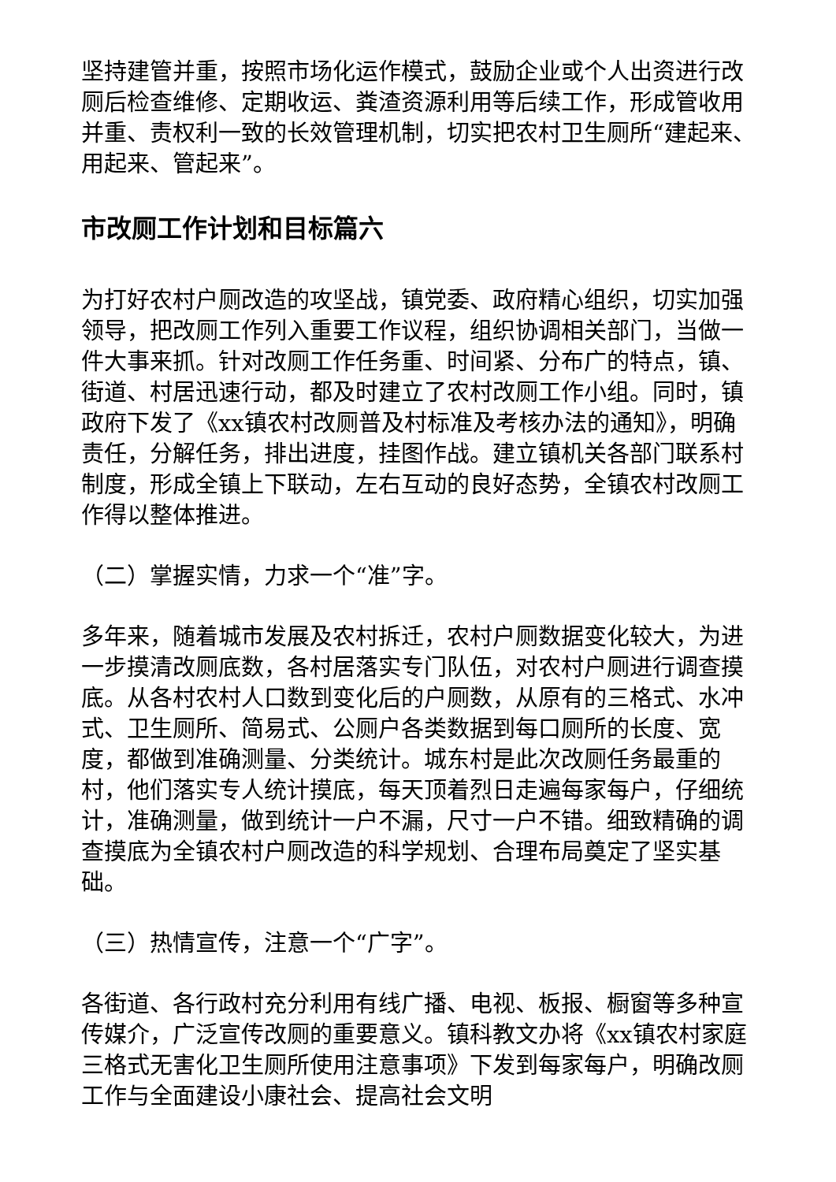坚持建管并重，按照市场化运作模式，鼓励企业或个人出资进行改厕后检查维修、定期收运、粪渣资源利用等后续工作，形成管收用并重、责权利一致的长效管理机制，切实把农村卫生厕所“建起来、用起来、管起来”。
市改厕工作计划和目标篇六
为打好农村户厕改造的攻坚战，镇党委、政府精心组织，切实加强领导，把改厕工作列入重要工作议程，组织协调相关部门，当做一件大事来抓。针对改厕工作任务重、时间紧、分布广的特点，镇、街道、村居迅速行动，都及时建立了农村改厕工作小组。同时，镇政府下发了《xx镇农村改厕普及村标准及考核办法的通知》，明确责任，分解任务，排出进度，挂图作战。建立镇机关各部门联系村制度，形成全镇上下联动，左右互动的良好态势，全镇农村改厕工作得以整体推进。
（二）掌握实情，力求一个“准”字。
多年来，随着城市发展及农村拆迁，农村户厕数据变化较大，为进一步摸清改厕底数，各村居落实专门队伍，对农村户厕进行调查摸底。从各村农村人口数到变化后的户厕数，从原有的三格式、水冲式、卫生厕所、简易式、公厕户各类数据到每口厕所的长度、宽度，都做到准确测量、分类统计。城东村是此次改厕任务最重的村，他们落实专人统计摸底，每天顶着烈日走遍每家每户，仔细统计，准确测量，做到统计一户不漏，尺寸一户不错。细致精确的调查摸底为全镇农村户厕改造的科学规划、合理布局奠定了坚实基础。
（三）热情宣传，注意一个“广字”。
各街道、各行政村充分利用有线广播、电视、板报、橱窗等多种宣传媒介，广泛宣传改厕的重要意义。镇科教文办将《xx镇农村家庭三格式无害化卫生厕所使用注意事项》下发到每家每户，明确改厕工作与全面建设小康社会、提高社会文明